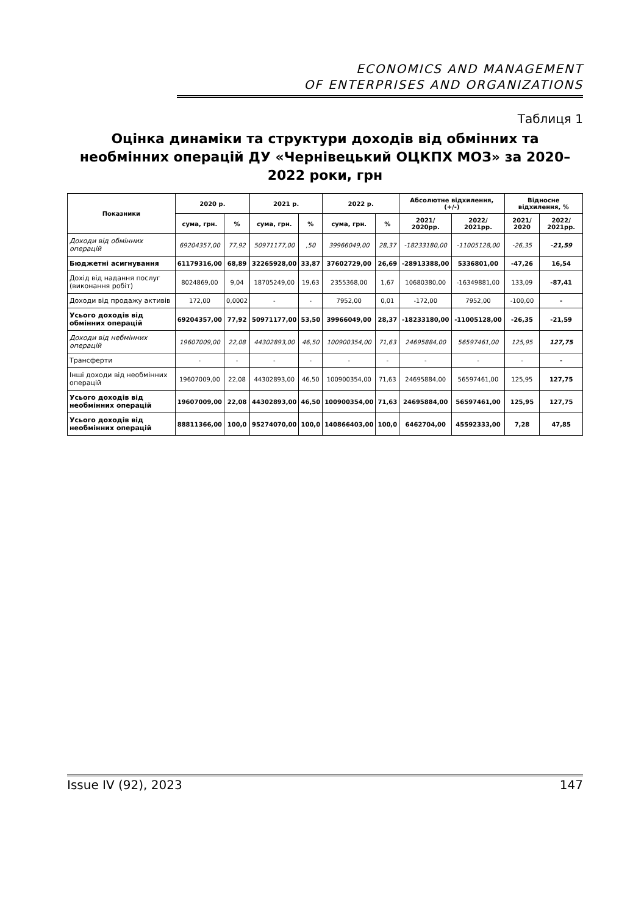ECONOMICS AND MANAGEMENT
OF ENTERPRISES AND ORGANIZATIONS
Таблиця 1
Оцінка динаміки та структури доходів від обмінних та необмінних операцій ДУ «Чернівецький ОЦКПХ МОЗ» за 2020–2022 роки, грн
| Показники | 2020 р. | | 2021 р. | | 2022 р. | | Абсолютне відхилення, (+/-) | | Відносне відхилення, % | |
| --- | --- | --- | --- | --- | --- | --- | --- | --- | --- | --- |
| | сума, грн. | % | сума, грн. | % | сума, грн. | % | 2021/ 2020рр. | 2022/ 2021рр. | 2021/ 2020 | 2022/ 2021рр. |
| Доходи від обмінних операцій | 69204357,00 | 77,92 | 50971177,00 | ,50 | 39966049,00 | 28,37 | -18233180,00 | -11005128,00 | -26,35 | -21,59 |
| Бюджетні асигнування | 61179316,00 | 68,89 | 32265928,00 | 33,87 | 37602729,00 | 26,69 | -28913388,00 | 5336801,00 | -47,26 | 16,54 |
| Дохід від надання послуг (виконання робіт) | 8024869,00 | 9,04 | 18705249,00 | 19,63 | 2355368,00 | 1,67 | 10680380,00 | -16349881,00 | 133,09 | -87,41 |
| Доходи від продажу активів | 172,00 | 0,0002 | - | - | 7952,00 | 0,01 | -172,00 | 7952,00 | -100,00 | - |
| Усього доходів від обмінних операцій | 69204357,00 | 77,92 | 50971177,00 | 53,50 | 39966049,00 | 28,37 | -18233180,00 | -11005128,00 | -26,35 | -21,59 |
| Доходи від небмінних операцій | 19607009,00 | 22,08 | 44302893,00 | 46,50 | 100900354,00 | 71,63 | 24695884,00 | 56597461,00 | 125,95 | 127,75 |
| Трансферти | - | - | - | - | - | - | - | - | - | - |
| Інші доходи від необмінних операцій | 19607009,00 | 22,08 | 44302893,00 | 46,50 | 100900354,00 | 71,63 | 24695884,00 | 56597461,00 | 125,95 | 127,75 |
| Усього доходів від необмінних операцій | 19607009,00 | 22,08 | 44302893,00 | 46,50 | 100900354,00 | 71,63 | 24695884,00 | 56597461,00 | 125,95 | 127,75 |
| Усього доходів від необмінних операцій | 88811366,00 | 100,0 | 95274070,00 | 100,0 | 140866403,00 | 100,0 | 6462704,00 | 45592333,00 | 7,28 | 47,85 |
Issue IV (92), 2023 147